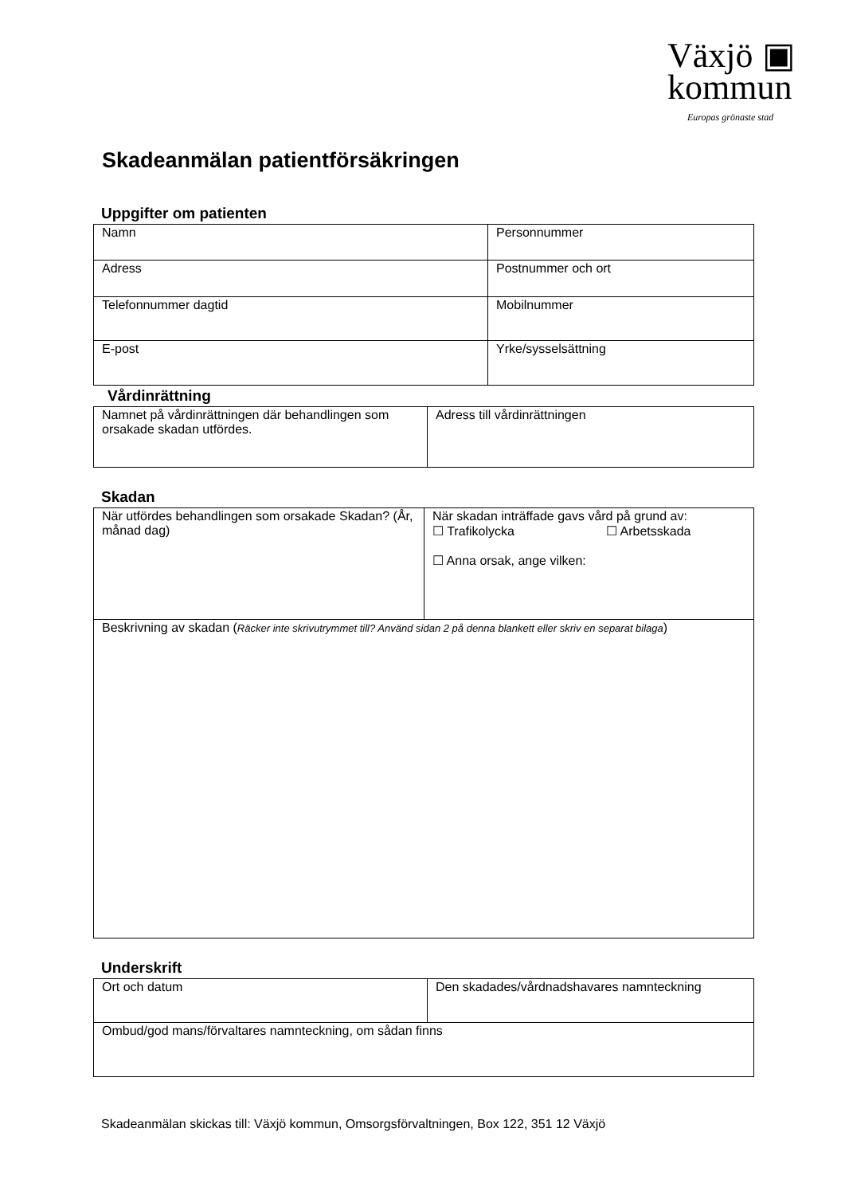Växjö ▣
kommun
Europas grönaste stad
Skadeanmälan patientförsäkringen
Uppgifter om patienten
| Namn | Personnummer |
| Adress | Postnummer och ort |
| Telefonnummer dagtid | Mobilnummer |
| E-post | Yrke/sysselsättning |
Vårdinrättning
| Namnet på vårdinrättningen där behandlingen som orsakade skadan utfördes. | Adress till vårdinrättningen |
Skadan
| När utfördes behandlingen som orsakade Skadan? (År, månad dag) | När skadan inträffade gavs vård på grund av: ☐ Trafikolycka ☐ Arbetsskada ☐ Anna orsak, ange vilken: |
| Beskrivning av skadan ( Räcker inte skrivutrymmet till? Använd sidan 2 på denna blankett eller skriv en separat bilaga ) | |
Underskrift
| Ort och datum | Den skadades/vårdnadshavares namnteckning |
| Ombud/god mans/förvaltares namnteckning, om sådan finns | |
Skadeanmälan skickas till: Växjö kommun, Omsorgsförvaltningen, Box 122, 351 12 Växjö